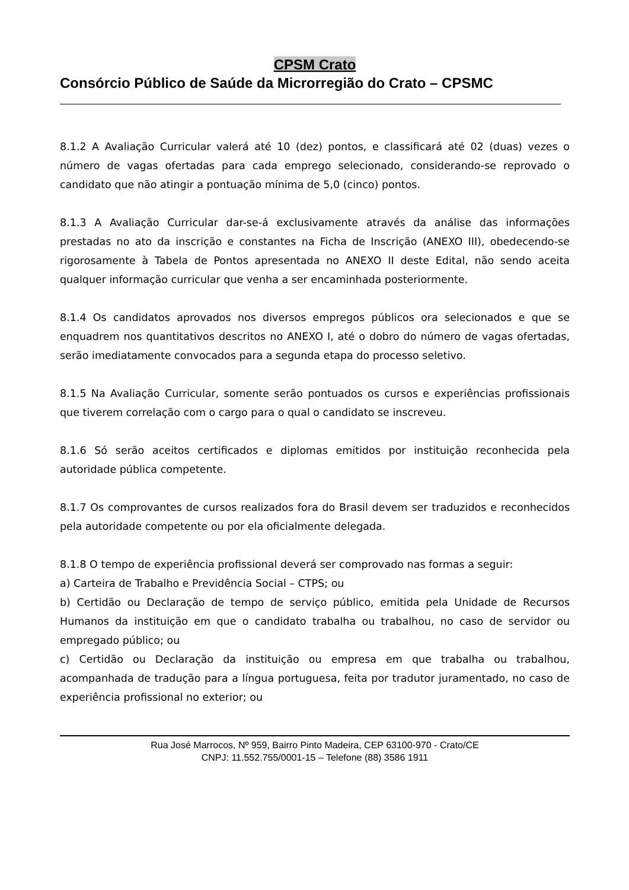CPSM Crato
Consórcio Público de Saúde da Microrregião do Crato – CPSMC
8.1.2 A Avaliação Curricular valerá até 10 (dez) pontos, e classificará até 02 (duas) vezes o número de vagas ofertadas para cada emprego selecionado, considerando-se reprovado o candidato que não atingir a pontuação mínima de 5,0 (cinco) pontos.
8.1.3 A Avaliação Curricular dar-se-á exclusivamente através da análise das informações prestadas no ato da inscrição e constantes na Ficha de Inscrição (ANEXO III), obedecendo-se rigorosamente à Tabela de Pontos apresentada no ANEXO II deste Edital, não sendo aceita qualquer informação curricular que venha a ser encaminhada posteriormente.
8.1.4 Os candidatos aprovados nos diversos empregos públicos ora selecionados e que se enquadrem nos quantitativos descritos no ANEXO I, até o dobro do número de vagas ofertadas, serão imediatamente convocados para a segunda etapa do processo seletivo.
8.1.5 Na Avaliação Curricular, somente serão pontuados os cursos e experiências profissionais que tiverem correlação com o cargo para o qual o candidato se inscreveu.
8.1.6 Só serão aceitos certificados e diplomas emitidos por instituição reconhecida pela autoridade pública competente.
8.1.7 Os comprovantes de cursos realizados fora do Brasil devem ser traduzidos e reconhecidos pela autoridade competente ou por ela oficialmente delegada.
8.1.8 O tempo de experiência profissional deverá ser comprovado nas formas a seguir:
a) Carteira de Trabalho e Previdência Social – CTPS; ou
b) Certidão ou Declaração de tempo de serviço público, emitida pela Unidade de Recursos Humanos da instituição em que o candidato trabalha ou trabalhou, no caso de servidor ou empregado público; ou
c) Certidão ou Declaração da instituição ou empresa em que trabalha ou trabalhou, acompanhada de tradução para a língua portuguesa, feita por tradutor juramentado, no caso de experiência profissional no exterior; ou
Rua José Marrocos, Nº 959, Bairro Pinto Madeira, CEP 63100-970 - Crato/CE
CNPJ: 11.552.755/0001-15 – Telefone (88) 3586 1911